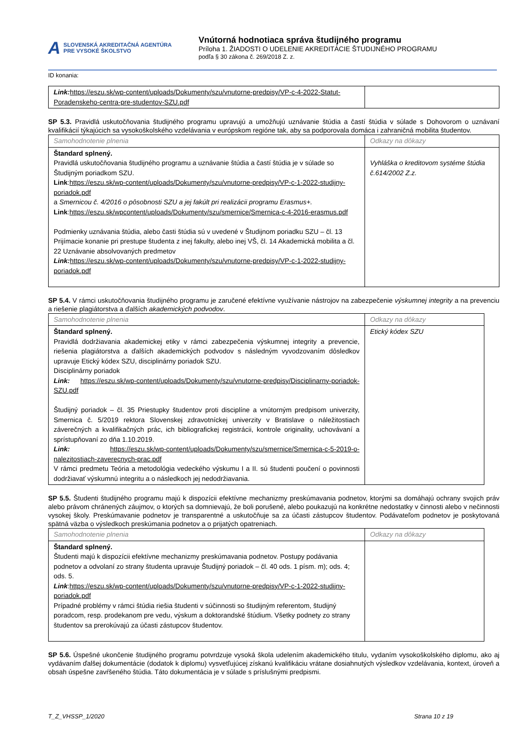A SLOVENSKÁ AKREDITAČNÁ AGENTÚRA
PRE VYSOKÉ ŠKOLSTVO
Vnútorná hodnotiaca správa študijného programu
Príloha 1. ŽIADOSTI O UDELENIE AKREDITÁCIE ŠTUDIJNÉHO PROGRAMU
podľa § 30 zákona č. 269/2018 Z. z.
ID konania:
| Link: https://eszu.sk/wp-content/uploads/Dokumenty/szu/vnutorne-predpisy/VP-c-4-2022-Statut-Poradenskeho-centra-pre-studentov-SZU.pdf | |
SP 5.3. Pravidlá uskutočňovania študijného programu upravujú a umožňujú uznávanie štúdia a častí štúdia v súlade s Dohovorom o uznávaní kvalifikácií týkajúcich sa vysokoškolského vzdelávania v európskom regióne tak, aby sa podporovala domáca i zahraničná mobilita študentov.
| Samohodnotenie plnenia | Odkazy na dôkazy |
| Štandard splnený. Pravidlá uskutočňovania študijného programu a uznávanie štúdia a častí štúdia je v súlade so Študijným poriadkom SZU. Link : https://eszu.sk/wp-content/uploads/Dokumenty/szu/vnutorne-predpisy/VP-c-1-2022-studijny-poriadok.pdf a Smernicou č. 4/2016 o pôsobnosti SZU a jej fakúlt pri realizácii programu Erasmus+. Link : https://eszu.sk/wpcontent/uploads/Dokumenty/szu/smernice/Smernica-c-4-2016-erasmus.pdf Podmienky uznávania štúdia, alebo časti štúdia sú v uvedené v Študijnom poriadku SZU – čl. 13 Prijímacie konanie pri prestupe študenta z inej fakulty, alebo inej VŠ, čl. 14 Akademická mobilita a čl. 22 Uznávanie absolvovaných predmetov Link: https://eszu.sk/wp-content/uploads/Dokumenty/szu/vnutorne-predpisy/VP-c-1-2022-studijny-poriadok.pdf | Vyhláška o kreditovom systéme štúdia č.614/2002 Z.z. |
SP 5.4. V rámci uskutočňovania študijného programu je zaručené efektívne využívanie nástrojov na zabezpečenie výskumnej integrity a na prevenciu a riešenie plagiátorstva a ďalších akademických podvodov.
| Samohodnotenie plnenia | Odkazy na dôkazy |
| Štandard splnený. Pravidlá dodržiavania akademickej etiky v rámci zabezpečenia výskumnej integrity a prevencie, riešenia plagiátorstva a ďalších akademických podvodov s následným vyvodzovaním dôsledkov upravuje Etický kódex SZU, disciplinárny poriadok SZU. Disciplinárny poriadok Link: https://eszu.sk/wp-content/uploads/Dokumenty/szu/vnutorne-predpisy/Disciplinarny-poriadok-SZU.pdf Študijný poriadok – čl. 35 Priestupky študentov proti disciplíne a vnútorným predpisom univerzity, Smernica č. 5/2019 rektora Slovenskej zdravotníckej univerzity v Bratislave o náležitostiach záverečných a kvalifikačných prác, ich bibliografickej registrácii, kontrole originality, uchovávaní a sprístupňovaní zo dňa 1.10.2019. Link: https://eszu.sk/wp-content/uploads/Dokumenty/szu/smernice/Smernica-c-5-2019-o-nalezitostiach-zaverecnych-prac.pdf V rámci predmetu Teória a metodológia vedeckého výskumu I a II. sú študenti poučení o povinnosti dodržiavať výskumnú integritu a o následkoch jej nedodržiavania. | Etický kódex SZU |
SP 5.5. Študenti študijného programu majú k dispozícii efektívne mechanizmy preskúmavania podnetov, ktorými sa domáhajú ochrany svojich práv alebo právom chránených záujmov, o ktorých sa domnievajú, že boli porušené, alebo poukazujú na konkrétne nedostatky v činnosti alebo v nečinnosti vysokej školy. Preskúmavanie podnetov je transparentné a uskutočňuje sa za účasti zástupcov študentov. Podávateľom podnetov je poskytovaná spätná väzba o výsledkoch preskúmania podnetov a o prijatých opatreniach.
| Samohodnotenie plnenia | Odkazy na dôkazy |
| Štandard splnený. Študenti majú k dispozícii efektívne mechanizmy preskúmavania podnetov. Postupy podávania podnetov a odvolaní zo strany študenta upravuje Študijný poriadok – čl. 40 ods. 1 písm. m); ods. 4; ods. 5. Link : https://eszu.sk/wp-content/uploads/Dokumenty/szu/vnutorne-predpisy/VP-c-1-2022-studijny-poriadok.pdf Prípadné problémy v rámci štúdia riešia študenti v súčinnosti so študijným referentom, študijný poradcom, resp. prodekanom pre vedu, výskum a doktorandské štúdium. Všetky podnety zo strany študentov sa prerokúvajú za účasti zástupcov študentov. | |
SP 5.6. Úspešné ukončenie študijného programu potvrdzuje vysoká škola udelením akademického titulu, vydaním vysokoškolského diplomu, ako aj vydávaním ďalšej dokumentácie (dodatok k diplomu) vysvetľujúcej získanú kvalifikáciu vrátane dosiahnutých výsledkov vzdelávania, kontext, úroveň a obsah úspešne zavŕšeného štúdia. Táto dokumentácia je v súlade s príslušnými predpismi.
T_Z_VHSSP_1/2020 Strana 10 z 19